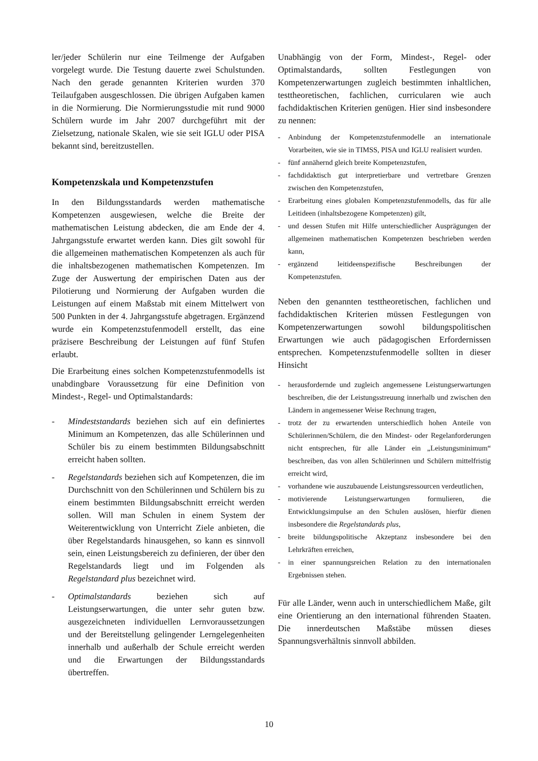ler/jeder Schülerin nur eine Teilmenge der Aufgaben vorgelegt wurde. Die Testung dauerte zwei Schulstunden. Nach den gerade genannten Kriterien wurden 370 Teilaufgaben ausgeschlossen. Die übrigen Aufgaben kamen in die Normierung. Die Normierungsstudie mit rund 9000 Schülern wurde im Jahr 2007 durchgeführt mit der Zielsetzung, nationale Skalen, wie sie seit IGLU oder PISA bekannt sind, bereitzustellen.
Kompetenzskala und Kompetenzstufen
In den Bildungsstandards werden mathematische Kompetenzen ausgewiesen, welche die Breite der mathematischen Leistung abdecken, die am Ende der 4. Jahrgangsstufe erwartet werden kann. Dies gilt sowohl für die allgemeinen mathematischen Kompetenzen als auch für die inhaltsbezogenen mathematischen Kompetenzen. Im Zuge der Auswertung der empirischen Daten aus der Pilotierung und Normierung der Aufgaben wurden die Leistungen auf einem Maßstab mit einem Mittelwert von 500 Punkten in der 4. Jahrgangsstufe abgetragen. Ergänzend wurde ein Kompetenzstufenmodell erstellt, das eine präzisere Beschreibung der Leistungen auf fünf Stufen erlaubt.
Die Erarbeitung eines solchen Kompetenzstufenmodells ist unabdingbare Voraussetzung für eine Definition von Mindest-, Regel- und Optimalstandards:
- Mindeststandards beziehen sich auf ein definiertes Minimum an Kompetenzen, das alle Schülerinnen und Schüler bis zu einem bestimmten Bildungsabschnitt erreicht haben sollten.
- Regelstandards beziehen sich auf Kompetenzen, die im Durchschnitt von den Schülerinnen und Schülern bis zu einem bestimmten Bildungsabschnitt erreicht werden sollen. Will man Schulen in einem System der Weiterentwicklung von Unterricht Ziele anbieten, die über Regelstandards hinausgehen, so kann es sinnvoll sein, einen Leistungsbereich zu definieren, der über den Regelstandards liegt und im Folgenden als Regelstandard plus bezeichnet wird.
- Optimalstandards beziehen sich auf Leistungserwartungen, die unter sehr guten bzw. ausgezeichneten individuellen Lernvoraussetzungen und der Bereitstellung gelingender Lerngelegenheiten innerhalb und außerhalb der Schule erreicht werden und die Erwartungen der Bildungsstandards übertreffen.
Unabhängig von der Form, Mindest-, Regel- oder Optimalstandards, sollten Festlegungen von Kompetenzerwartungen zugleich bestimmten inhaltlichen, testtheoretischen, fachlichen, curricularen wie auch fachdidaktischen Kriterien genügen. Hier sind insbesondere zu nennen:
- Anbindung der Kompetenzstufenmodelle an internationale Vorarbeiten, wie sie in TIMSS, PISA und IGLU realisiert wurden.
- fünf annähernd gleich breite Kompetenzstufen,
- fachdidaktisch gut interpretierbare und vertretbare Grenzen zwischen den Kompetenzstufen,
- Erarbeitung eines globalen Kompetenzstufenmodells, das für alle Leitideen (inhaltsbezogene Kompetenzen) gilt,
- und dessen Stufen mit Hilfe unterschiedlicher Ausprägungen der allgemeinen mathematischen Kompetenzen beschrieben werden kann,
- ergänzend leitideenspezifische Beschreibungen der Kompetenzstufen.
Neben den genannten testtheoretischen, fachlichen und fachdidaktischen Kriterien müssen Festlegungen von Kompetenzerwartungen sowohl bildungspolitischen Erwartungen wie auch pädagogischen Erfordernissen entsprechen. Kompetenzstufenmodelle sollten in dieser Hinsicht
- herausfordernde und zugleich angemessene Leistungserwartungen beschreiben, die der Leistungsstreuung innerhalb und zwischen den Ländern in angemessener Weise Rechnung tragen,
- trotz der zu erwartenden unterschiedlich hohen Anteile von Schülerinnen/Schülern, die den Mindest- oder Regelanforderungen nicht entsprechen, für alle Länder ein „Leistungsminimum“ beschreiben, das von allen Schülerinnen und Schülern mittelfristig erreicht wird,
- vorhandene wie auszubauende Leistungsressourcen verdeutlichen,
- motivierende Leistungserwartungen formulieren, die Entwicklungsimpulse an den Schulen auslösen, hierfür dienen insbesondere die Regelstandards plus,
- breite bildungspolitische Akzeptanz insbesondere bei den Lehrkräften erreichen,
- in einer spannungsreichen Relation zu den internationalen Ergebnissen stehen.
Für alle Länder, wenn auch in unterschiedlichem Maße, gilt eine Orientierung an den international führenden Staaten. Die innerdeutschen Maßstäbe müssen dieses Spannungsverhältnis sinnvoll abbilden.
10